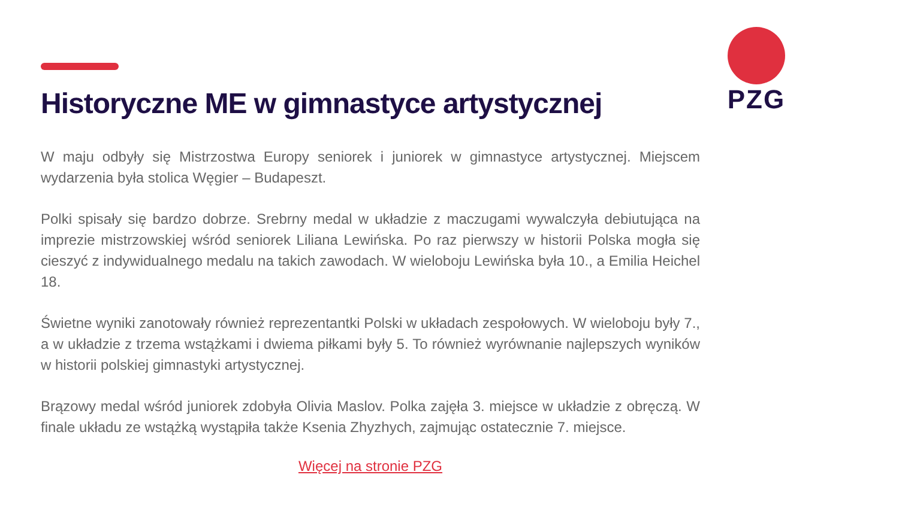Historyczne ME w gimnastyce artystycznej
W maju odbyły się Mistrzostwa Europy seniorek i juniorek w gimnastyce artystycznej. Miejscem wydarzenia była stolica Węgier – Budapeszt.
Polki spisały się bardzo dobrze. Srebrny medal w układzie z maczugami wywalczyła debiutująca na imprezie mistrzowskiej wśród seniorek Liliana Lewińska. Po raz pierwszy w historii Polska mogła się cieszyć z indywidualnego medalu na takich zawodach. W wieloboju Lewińska była 10., a Emilia Heichel 18.
Świetne wyniki zanotowały również reprezentantki Polski w układach zespołowych. W wieloboju były 7., a w układzie z trzema wstążkami i dwiema piłkami były 5. To również wyrównanie najlepszych wyników w historii polskiej gimnastyki artystycznej.
Brązowy medal wśród juniorek zdobyła Olivia Maslov. Polka zajęła 3. miejsce w układzie z obręczą. W finale układu ze wstążką wystąpiła także Ksenia Zhyzhych, zajmując ostatecznie 7. miejsce.
Więcej na stronie PZG
PZG